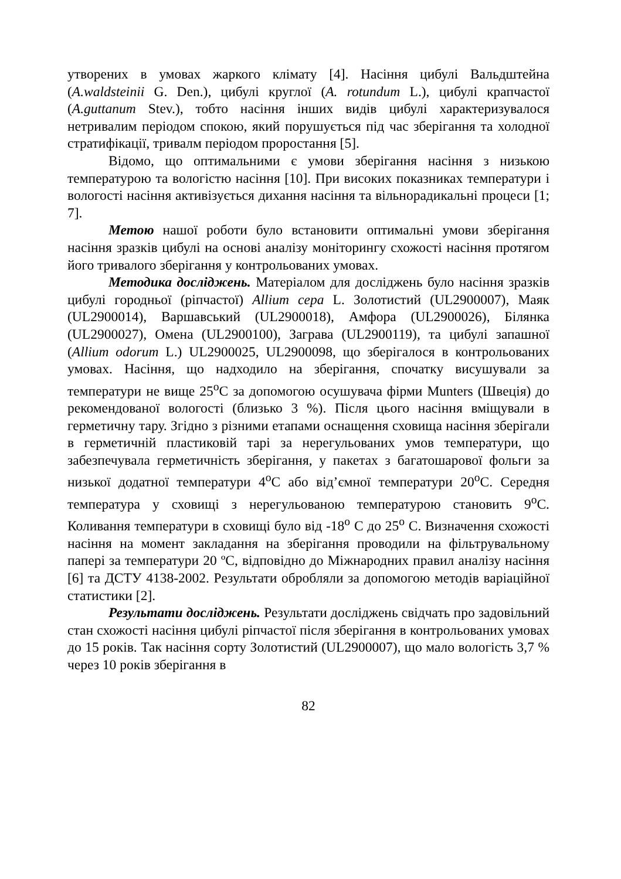утворених в умовах жаркого клімату [4]. Насіння цибулі Вальдштейна (A.waldsteinii G. Den.), цибулі круглої (A. rotundum L.), цибулі крапчастої (A.guttanum Stev.), тобто насіння інших видів цибулі характеризувалося нетривалим періодом спокою, який порушується під час зберігання та холодної стратифікації, тривалм періодом проростання [5].
Відомо, що оптимальними є умови зберігання насіння з низькою температурою та вологістю насіння [10]. При високих показниках температури і вологості насіння активізується дихання насіння та вільнорадикальні процеси [1; 7].
Метою нашої роботи було встановити оптимальні умови зберігання насіння зразків цибулі на основі аналізу моніторингу схожості насіння протягом його тривалого зберігання у контрольованих умовах.
Методика досліджень. Матеріалом для досліджень було насіння зразків цибулі городньої (ріпчастої) Allium cepa L. Золотистий (UL2900007), Маяк (UL2900014), Варшавський (UL2900018), Амфора (UL2900026), Білянка (UL2900027), Омена (UL2900100), Заграва (UL2900119), та цибулі запашної (Allium odorum L.) UL2900025, UL2900098, що зберігалося в контрольованих умовах. Насіння, що надходило на зберігання, спочатку висушували за температури не вище 25<sup>о</sup>С за допомогою осушувача фірми Munters (Швеція) до рекомендованої вологості (близько 3 %). Після цього насіння вміщували в герметичну тару. Згідно з різними етапами оснащення сховища насіння зберігали в герметичній пластиковій тарі за нерегульованих умов температури, що забезпечувала герметичність зберігання, у пакетах з багатошарової фольги за низької додатної температури 4<sup>о</sup>С або від’ємної температури 20<sup>о</sup>С. Середня температура у сховищі з нерегульованою температурою становить 9<sup>о</sup>С. Коливання температури в сховищі було від -18<sup>о</sup> С до 25<sup>о</sup> С. Визначення схожості насіння на момент закладання на зберігання проводили на фільтрувальному папері за температури 20 ºС, відповідно до Міжнародних правил аналізу насіння [6] та ДСТУ 4138-2002. Результати обробляли за допомогою методів варіаційної статистики [2].
Результати досліджень. Результати досліджень свідчать про задовільний стан схожості насіння цибулі ріпчастої після зберігання в контрольованих умовах до 15 років. Так насіння сорту Золотистий (UL2900007), що мало вологість 3,7 % через 10 років зберігання в
82